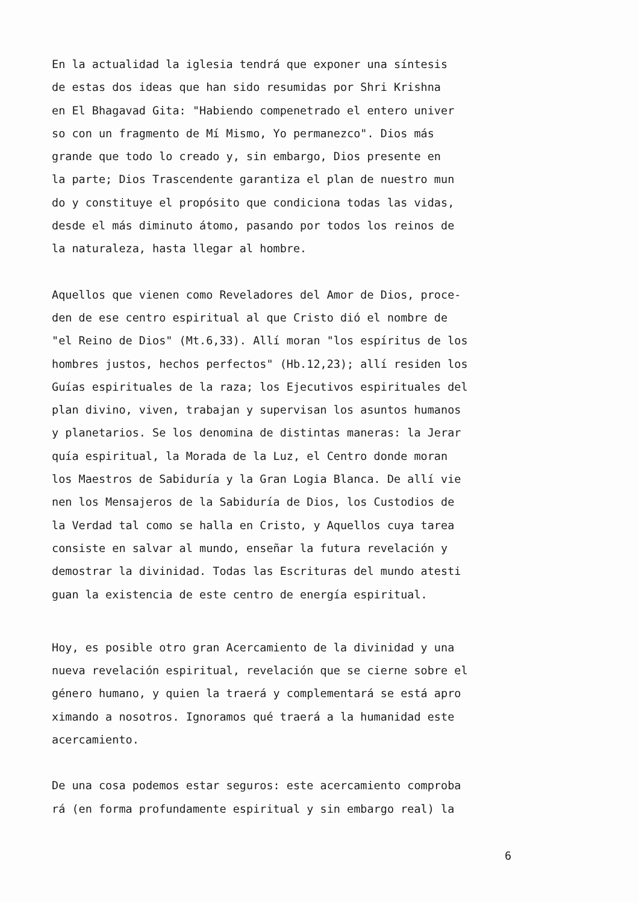En la actualidad la iglesia tendrá que exponer una síntesis de estas dos ideas que han sido resumidas por Shri Krishna en El Bhagavad Gita: "Habiendo compenetrado el entero univer so con un fragmento de Mí Mismo, Yo permanezco". Dios más grande que todo lo creado y, sin embargo, Dios presente en la parte; Dios Trascendente garantiza el plan de nuestro mun do y constituye el propósito que condiciona todas las vidas, desde el más diminuto átomo, pasando por todos los reinos de la naturaleza, hasta llegar al hombre.
Aquellos que vienen como Reveladores del Amor de Dios, proce- den de ese centro espiritual al que Cristo dió el nombre de "el Reino de Dios" (Mt.6,33). Allí moran "los espíritus de los hombres justos, hechos perfectos" (Hb.12,23); allí residen los Guías espirituales de la raza; los Ejecutivos espirituales del plan divino, viven, trabajan y supervisan los asuntos humanos y planetarios. Se los denomina de distintas maneras: la Jerar quía espiritual, la Morada de la Luz, el Centro donde moran los Maestros de Sabiduría y la Gran Logia Blanca. De allí vie nen los Mensajeros de la Sabiduría de Dios, los Custodios de la Verdad tal como se halla en Cristo, y Aquellos cuya tarea consiste en salvar al mundo, enseñar la futura revelación y demostrar la divinidad. Todas las Escrituras del mundo atesti guan la existencia de este centro de energía espiritual.
Hoy, es posible otro gran Acercamiento de la divinidad y una nueva revelación espiritual, revelación que se cierne sobre el género humano, y quien la traerá y complementará se está apro ximando a nosotros. Ignoramos qué traerá a la humanidad este acercamiento.
De una cosa podemos estar seguros: este acercamiento comproba rá (en forma profundamente espiritual y sin embargo real) la
6